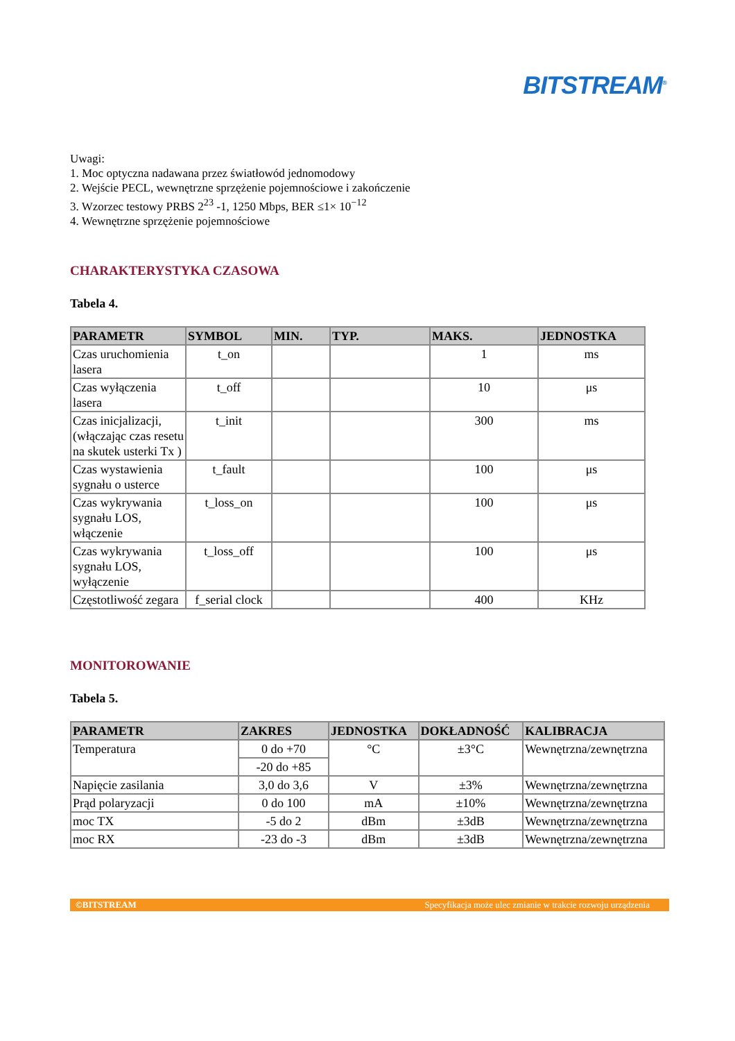BITSTREAM<sup>®</sup>
Uwagi:
1. Moc optyczna nadawana przez światłowód jednomodowy
2. Wejście PECL, wewnętrzne sprzężenie pojemnościowe i zakończenie
3. Wzorzec testowy PRBS 2<sup>23</sup> -1, 1250 Mbps, BER ≤1× 10<sup>−12</sup>
4. Wewnętrzne sprzężenie pojemnościowe
CHARAKTERYSTYKA CZASOWA
Tabela 4.
| PARAMETR | SYMBOL | MIN. | TYP. | MAKS. | JEDNOSTKA |
| --- | --- | --- | --- | --- | --- |
| Czas uruchomienia lasera | t_on | | | 1 | ms |
| Czas wyłączenia lasera | t_off | | | 10 | μs |
| Czas inicjalizacji, (włączając czas resetu na skutek usterki Tx ) | t_init | | | 300 | ms |
| Czas wystawienia sygnału o usterce | t_fault | | | 100 | μs |
| Czas wykrywania sygnału LOS, włączenie | t_loss_on | | | 100 | μs |
| Czas wykrywania sygnału LOS, wyłączenie | t_loss_off | | | 100 | μs |
| Częstotliwość zegara | f_serial clock | | | 400 | KHz |
MONITOROWANIE
Tabela 5.
| PARAMETR | ZAKRES | JEDNOSTKA | DOKŁADNOŚĆ | KALIBRACJA |
| --- | --- | --- | --- | --- |
| Temperatura | 0 do +70 | °C | ±3°C | Wewnętrzna/zewnętrzna |
| | -20 do +85 | | | |
| Napięcie zasilania | 3,0 do 3,6 | V | ±3% | Wewnętrzna/zewnętrzna |
| Prąd polaryzacji | 0 do 100 | mA | ±10% | Wewnętrzna/zewnętrzna |
| moc TX | -5 do 2 | dBm | ±3dB | Wewnętrzna/zewnętrzna |
| moc RX | -23 do -3 | dBm | ±3dB | Wewnętrzna/zewnętrzna |
©BITSTREAM Specyfikacja może ulec zmianie w trakcie rozwoju urządzenia